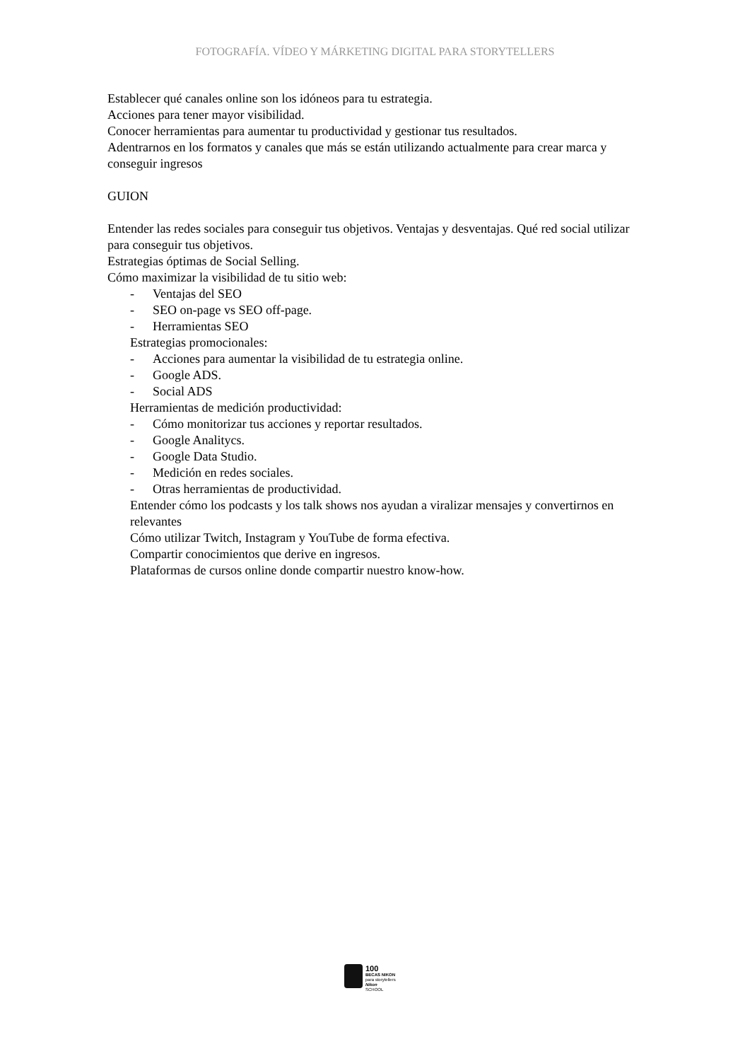FOTOGRAFÍA. VÍDEO Y MÁRKETING DIGITAL PARA STORYTELLERS
Establecer qué canales online son los idóneos para tu estrategia.
Acciones para tener mayor visibilidad.
Conocer herramientas para aumentar tu productividad y gestionar tus resultados.
Adentrarnos en los formatos y canales que más se están utilizando actualmente para crear marca y conseguir ingresos
GUION
Entender las redes sociales para conseguir tus objetivos. Ventajas y desventajas. Qué red social utilizar para conseguir tus objetivos.
Estrategias óptimas de Social Selling.
Cómo maximizar la visibilidad de tu sitio web:
- Ventajas del SEO
- SEO on-page vs SEO off-page.
- Herramientas SEO
Estrategias promocionales:
- Acciones para aumentar la visibilidad de tu estrategia online.
- Google ADS.
- Social ADS
Herramientas de medición productividad:
- Cómo monitorizar tus acciones y reportar resultados.
- Google Analitycs.
- Google Data Studio.
- Medición en redes sociales.
- Otras herramientas de productividad.
Entender cómo los podcasts y los talk shows nos ayudan a viralizar mensajes y convertirnos en relevantes
Cómo utilizar Twitch, Instagram y YouTube de forma efectiva.
Compartir conocimientos que derive en ingresos.
Plataformas de cursos online donde compartir nuestro know-how.
100
BECAS NIKON
para storytellers
Nikon
SCHOOL